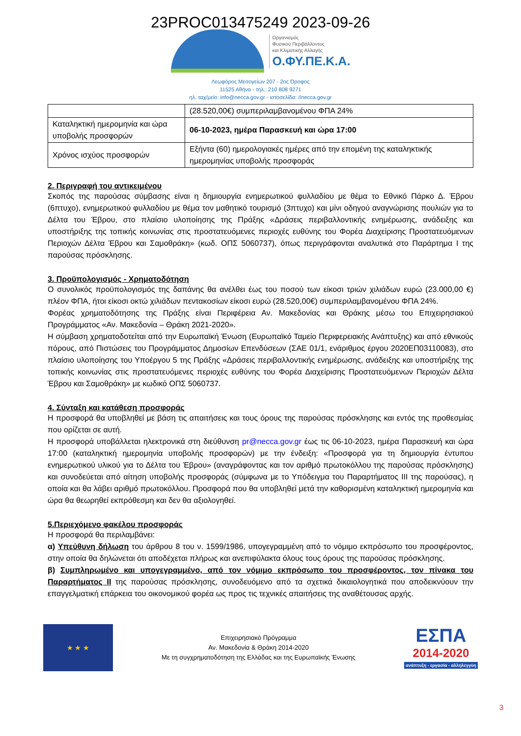23PROC013475249 2023-09-26
Οργανισμός
Φυσικού Περιβάλλοντος
και Κλιματικής Αλλαγής
Ο.ΦΥ.ΠΕ.Κ.Α.
Λεωφόρος Μεσογείων 207 - 2ος Όροφος
11525 Αθήνα - τηλ.: 210 808 9271
ηλ. ταχ/μείο: info@necca.gov.gr - ιστοσελίδα: //necca.gov.gr
| | (28.520,00€) συμπεριλαμβανομένου ΦΠΑ 24% |
| Καταληκτική ημερομηνία και ώρα υποβολής προσφορών | 06-10-2023, ημέρα Παρασκευή και ώρα 17:00 |
| Χρόνος ισχύος προσφορών | Εξήντα (60) ημερολογιακές ημέρες από την επομένη της καταληκτικής ημερομηνίας υποβολής προσφοράς |
2. Περιγραφή του αντικειμένου
Σκοπός της παρούσας σύμβασης είναι η δημιουργία ενημερωτικού φυλλαδίου με θέμα το Εθνικό Πάρκο Δ. Έβρου (6πτυχο), ενημερωτικού φυλλαδίου με θέμα τον μαθητικό τουρισμό (3πτυχο) και μίνι οδηγού αναγνώρισης πουλιών για το Δέλτα του Έβρου, στο πλαίσιο υλοποίησης της Πράξης «Δράσεις περιβαλλοντικής ενημέρωσης, ανάδειξης και υποστήριξης της τοπικής κοινωνίας στις προστατευόμενες περιοχές ευθύνης του Φορέα Διαχείρισης Προστατευόμενων Περιοχών Δέλτα Έβρου και Σαμοθράκη» (κωδ. ΟΠΣ 5060737), όπως περιγράφονται αναλυτικά στο Παράρτημα I της παρούσας πρόσκλησης.
3. Προϋπολογισμός - Χρηματοδότηση
Ο συνολικός προϋπολογισμός της δαπάνης θα ανέλθει έως του ποσού των είκοσι τριών χιλιάδων ευρώ (23.000,00 €) πλέον ΦΠΑ, ήτοι είκοσι οκτώ χιλιάδων πεντακοσίων είκοσι ευρώ (28.520,00€) συμπεριλαμβανομένου ΦΠΑ 24%.
Φορέας χρηματοδότησης της Πράξης είναι Περιφέρεια Αν. Μακεδονίας και Θράκης μέσω του Επιχειρησιακού Προγράμματος «Αν. Μακεδονία – Θράκη 2021-2020».
Η σύμβαση χρηματοδοτείται από την Ευρωπαϊκή Ένωση (Ευρωπαϊκό Ταμείο Περιφερειακής Ανάπτυξης) και από εθνικούς πόρους, από Πιστώσεις του Προγράμματος Δημοσίων Επενδύσεων (ΣΑΕ 01/1, ενάριθμος έργου 2020ΕΠ03110083), στο πλαίσιο υλοποίησης του Υποέργου 5 της Πράξης «Δράσεις περιβαλλοντικής ενημέρωσης, ανάδειξης και υποστήριξης της τοπικής κοινωνίας στις προστατευόμενες περιοχές ευθύνης του Φορέα Διαχείρισης Προστατευόμενων Περιοχών Δέλτα Έβρου και Σαμοθράκη» με κωδικό ΟΠΣ 5060737.
4. Σύνταξη και κατάθεση προσφοράς
Η προσφορά θα υποβληθεί με βάση τις απαιτήσεις και τους όρους της παρούσας πρόσκλησης και εντός της προθεσμίας που ορίζεται σε αυτή.
Η προσφορά υποβάλλεται ηλεκτρονικά στη διεύθυνση pr@necca.gov.gr έως τις 06-10-2023, ημέρα Παρασκευή και ώρα 17:00 (καταληκτική ημερομηνία υποβολής προσφορών) με την ένδειξη: «Προσφορά για τη δημιουργία έντυπου ενημερωτικού υλικού για το Δέλτα του Έβρου» (αναγράφοντας και τον αριθμό πρωτοκόλλου της παρούσας πρόσκλησης) και συνοδεύεται από αίτηση υποβολής προσφοράς (σύμφωνα με το Υπόδειγμα του Παραρτήματος ΙΙΙ της παρούσας), η οποία και θα λάβει αριθμό πρωτοκόλλου. Προσφορά που θα υποβληθεί μετά την καθορισμένη καταληκτική ημερομηνία και ώρα θα θεωρηθεί εκπρόθεσμη και δεν θα αξιολογηθεί.
5.Περιεχόμενο φακέλου προσφοράς
Η προσφορά θα περιλαμβάνει:
α) Υπεύθυνη δήλωση του άρθρου 8 του ν. 1599/1986, υπογεγραμμένη από το νόμιμο εκπρόσωπο του προσφέροντος, στην οποία θα δηλώνεται ότι αποδέχεται πλήρως και ανεπιφύλακτα όλους τους όρους της παρούσας πρόσκλησης.
β) Συμπληρωμένο και υπογεγραμμένο, από τον νόμιμο εκπρόσωπο του προσφέροντος, τον πίνακα του Παραρτήματος ΙΙ της παρούσας πρόσκλησης, συνοδευόμενο από τα σχετικά δικαιολογητικά που αποδεικνύουν την επαγγελματική επάρκεια του οικονομικού φορέα ως προς τις τεχνικές απαιτήσεις της αναθέτουσας αρχής.
★ ★ ★
Επιχειρησιακό Πρόγραμμα
Αν. Μακεδονία & Θράκη 2014-2020
Με τη συγχρηματοδότηση της Ελλάδας και της Ευρωπαϊκής Ένωσης
ΕΣΠΑ
2014-2020
ανάπτυξη - εργασία - αλληλεγγύη
3